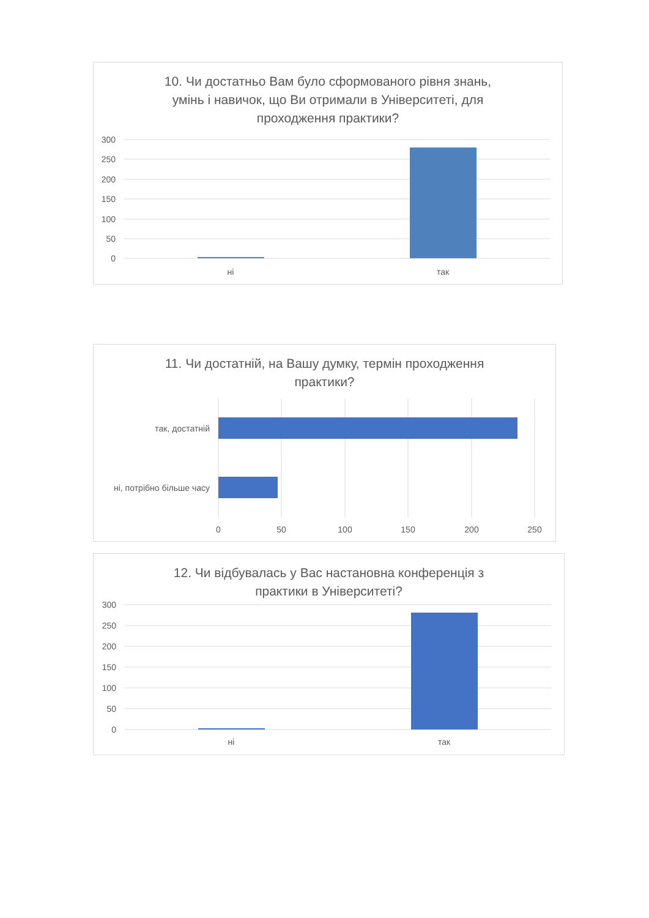10. Чи достатньо Вам було сформованого рівня знань,
умінь і навичок, що Ви отримали в Університеті, для
проходження практики?
300
250
200
150
100
50
0
ні
так
11. Чи достатній, на Вашу думку, термін проходження
практики?
так, достатній
ні, потрібно більше часу
0
50
100
150
200
250
12. Чи відбувалась у Вас настановна конференція з
практики в Університеті?
300
250
200
150
100
50
0
ні
так